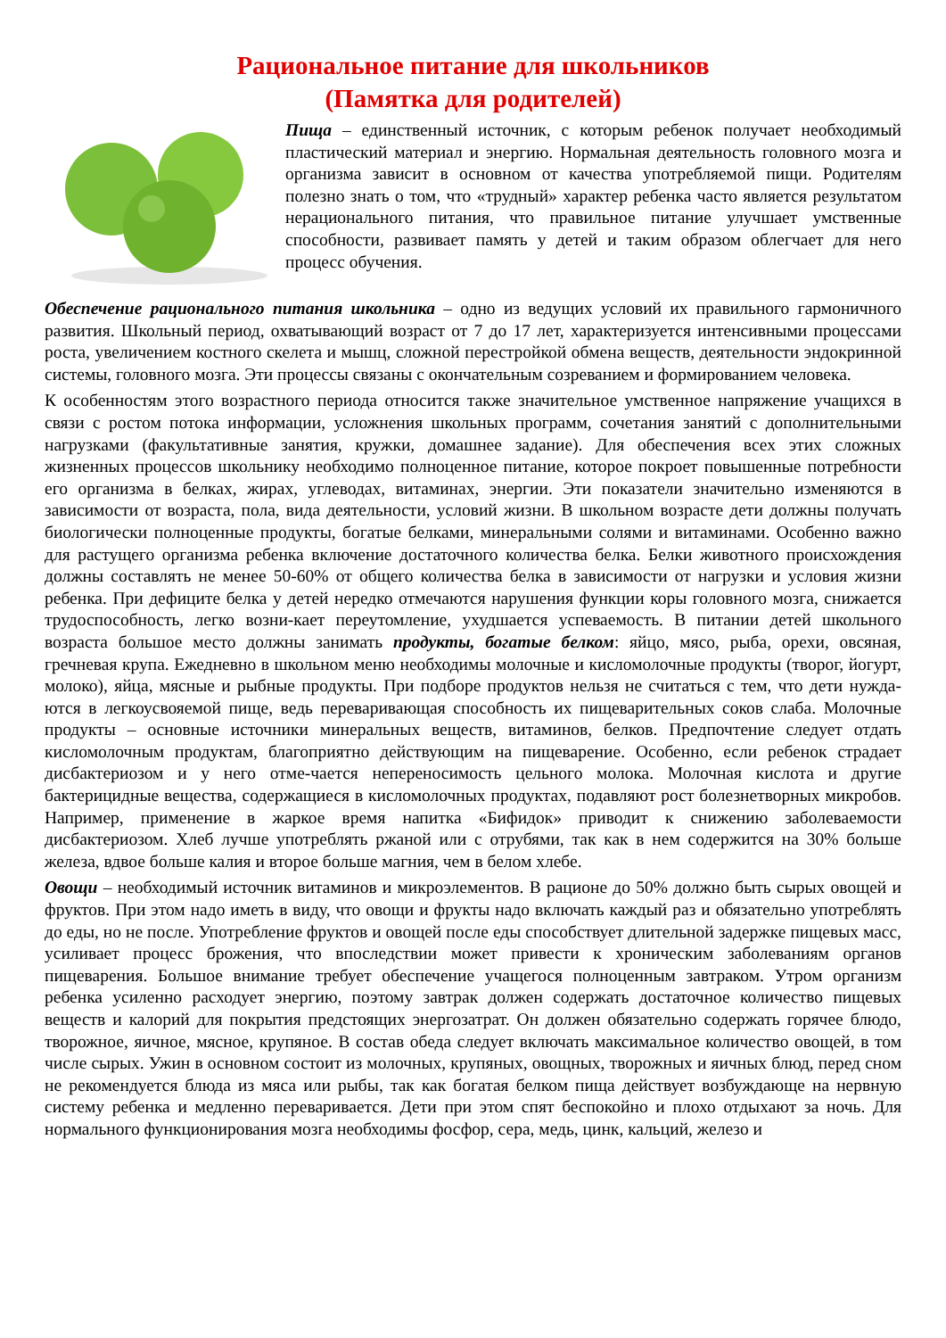Рациональное питание для школьников
(Памятка для родителей)
Пища – единственный источник, с которым ребенок получает необходимый пластический материал и энергию. Нормальная деятельность головного мозга и организма зависит в основном от качества употребляемой пищи. Родителям полезно знать о том, что «трудный» характер ребенка часто является результатом нерационального питания, что правильное питание улучшает умственные способности, развивает память у детей и таким образом облегчает для него процесс обучения.
Обеспечение рационального питания школьника – одно из ведущих условий их правильного гармоничного развития. Школьный период, охватывающий возраст от 7 до 17 лет, характеризуется интенсивными процессами роста, увеличением костного скелета и мышц, сложной перестройкой обмена веществ, деятельности эндокринной системы, головного мозга. Эти процессы связаны с окончательным созреванием и формированием человека.
К особенностям этого возрастного периода относится также значительное умственное напряжение учащихся в связи с ростом потока информации, усложнения школьных программ, сочетания занятий с дополнительными нагрузками (факультативные занятия, кружки, домашнее задание). Для обеспечения всех этих сложных жизненных процессов школьнику необходимо полноценное питание, которое покроет повышенные потребности его организма в белках, жирах, углеводах, витаминах, энергии. Эти показатели значительно изменяются в зависимости от возраста, пола, вида деятельности, условий жизни. В школьном возрасте дети должны получать биологически полноценные продукты, богатые белками, минеральными солями и витаминами. Особенно важно для растущего организма ребенка включение достаточного количества белка. Белки животного происхождения должны составлять не менее 50-60% от общего количества белка в зависимости от нагрузки и условия жизни ребенка. При дефиците белка у детей нередко отмечаются нарушения функции коры головного мозга, снижается трудоспособность, легко возни-кает переутомление, ухудшается успеваемость. В питании детей школьного возраста большое место должны занимать продукты, богатые белком: яйцо, мясо, рыба, орехи, овсяная, гречневая крупа. Ежедневно в школьном меню необходимы молочные и кисломолочные продукты (творог, йогурт, молоко), яйца, мясные и рыбные продукты. При подборе продуктов нельзя не считаться с тем, что дети нужда-ются в легкоусвояемой пище, ведь переваривающая способность их пищеварительных соков слаба. Молочные продукты – основные источники минеральных веществ, витаминов, белков. Предпочтение следует отдать кисломолочным продуктам, благоприятно действующим на пищеварение. Особенно, если ребенок страдает дисбактериозом и у него отме-чается непереносимость цельного молока. Молочная кислота и другие бактерицидные вещества, содержащиеся в кисломолочных продуктах, подавляют рост болезнетворных микробов. Например, применение в жаркое время напитка «Бифидок» приводит к снижению заболеваемости дисбактериозом. Хлеб лучше употреблять ржаной или с отрубями, так как в нем содержится на 30% больше железа, вдвое больше калия и второе больше магния, чем в белом хлебе.
Овощи – необходимый источник витаминов и микроэлементов. В рационе до 50% должно быть сырых овощей и фруктов. При этом надо иметь в виду, что овощи и фрукты надо включать каждый раз и обязательно употреблять до еды, но не после. Употребление фруктов и овощей после еды способствует длительной задержке пищевых масс, усиливает процесс брожения, что впоследствии может привести к хроническим заболеваниям органов пищеварения. Большое внимание требует обеспечение учащегося полноценным завтраком. Утром организм ребенка усиленно расходует энергию, поэтому завтрак должен содержать достаточное количество пищевых веществ и калорий для покрытия предстоящих энергозатрат. Он должен обязательно содержать горячее блюдо, творожное, яичное, мясное, крупяное. В состав обеда следует включать максимальное количество овощей, в том числе сырых. Ужин в основном состоит из молочных, крупяных, овощных, творожных и яичных блюд, перед сном не рекомендуется блюда из мяса или рыбы, так как богатая белком пища действует возбуждающе на нервную систему ребенка и медленно переваривается. Дети при этом спят беспокойно и плохо отдыхают за ночь. Для нормального функционирования мозга необходимы фосфор, сера, медь, цинк, кальций, железо и